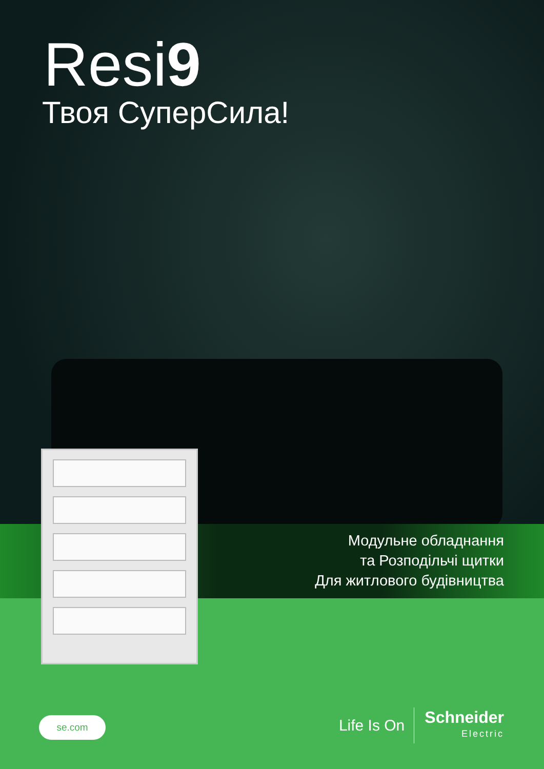Resi9
Твоя СуперСила!
Модульне обладнання
та Розподільчі щитки
Для житлового будівництва
se.com
Life Is On
Schneider
Electric